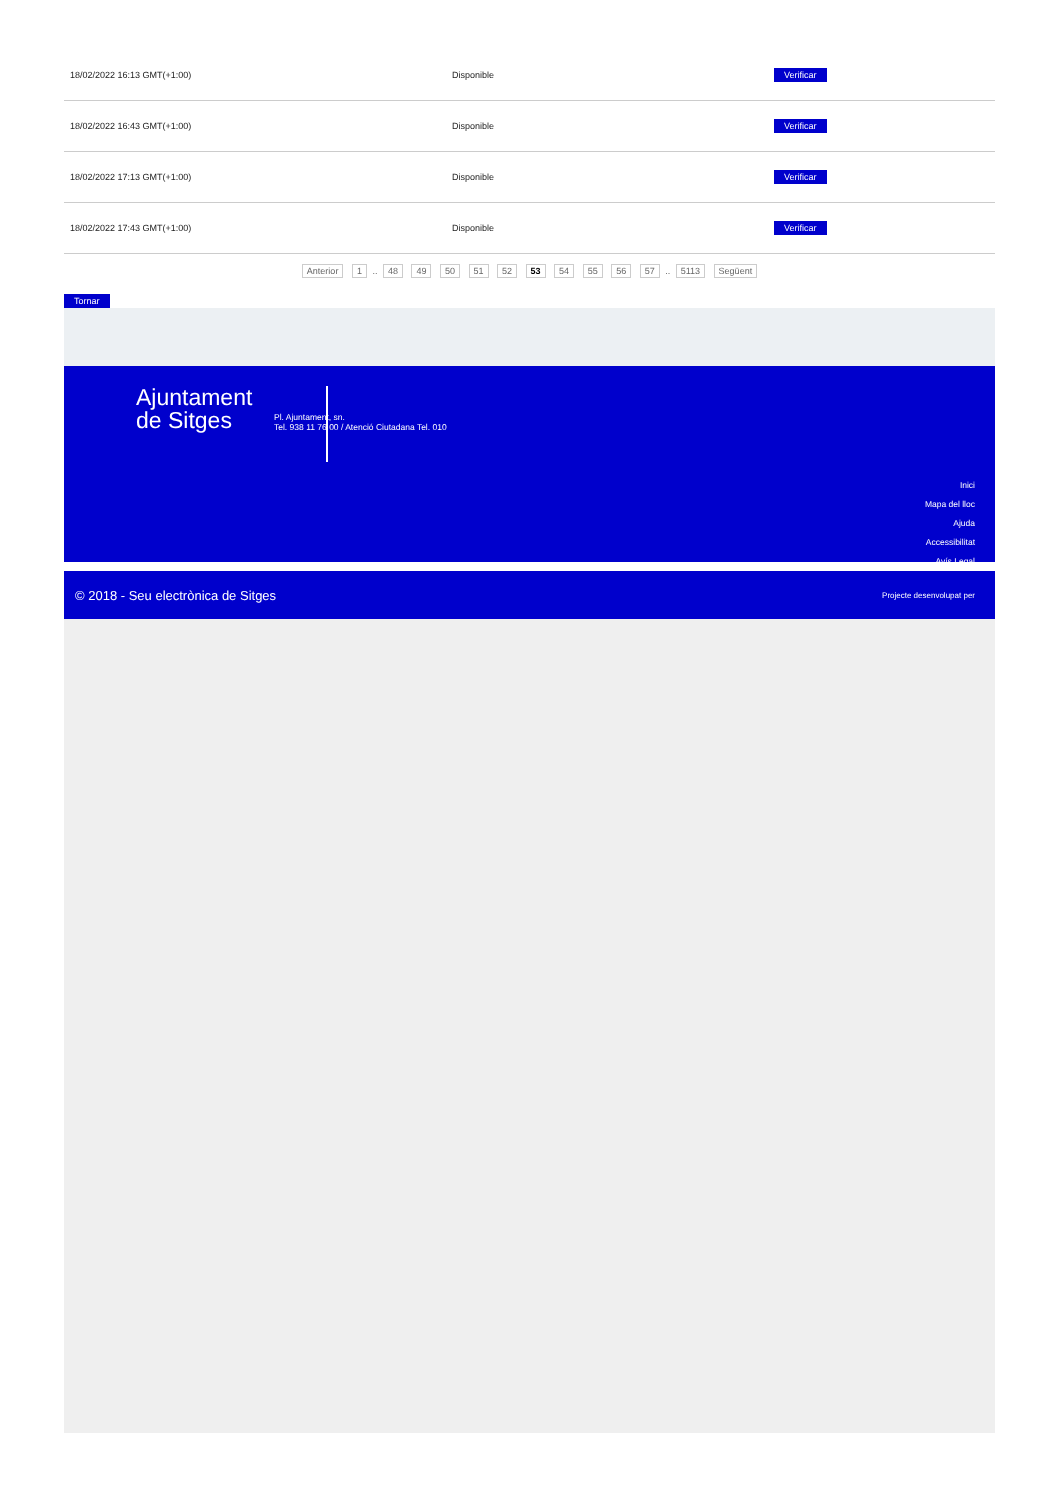| 18/02/2022 16:13 GMT(+1:00) | Disponible | Verificar |
| 18/02/2022 16:43 GMT(+1:00) | Disponible | Verificar |
| 18/02/2022 17:13 GMT(+1:00) | Disponible | Verificar |
| 18/02/2022 17:43 GMT(+1:00) | Disponible | Verificar |
Anterior 1 .. 48 49 50 51 52 53 54 55 56 57 .. 5113 Següent
Tornar
Ajuntament
de Sitges
Pl. Ajuntament, sn.
Tel. 938 11 76 00 / Atenció Ciutadana Tel. 010
Inici
Mapa del lloc
Ajuda
Accessibilitat
Avís Legal
© 2018 - Seu electrònica de Sitges Projecte desenvolupat per